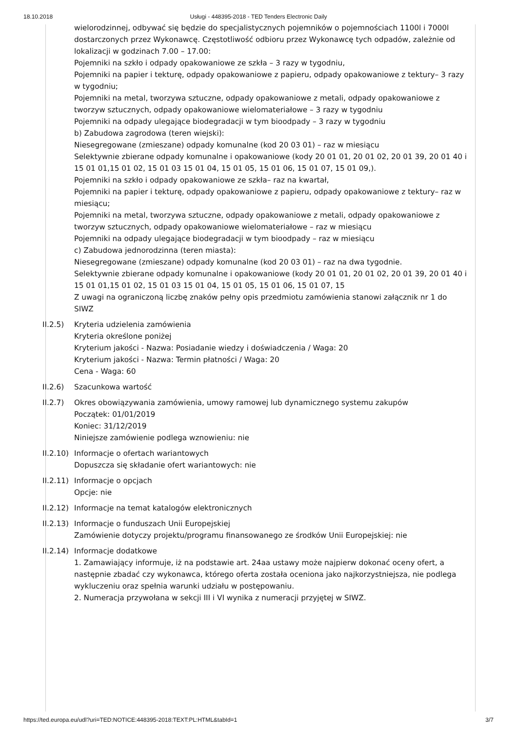18.10.2018 Usługi - 448395-2018 - TED Tenders Electronic Daily
wielorodzinnej, odbywać się będzie do specjalistycznych pojemników o pojemnościach 1100l i 7000l dostarczonych przez Wykonawcę. Częstotliwość odbioru przez Wykonawcę tych odpadów, zależnie od lokalizacji w godzinach 7.00 – 17.00:
Pojemniki na szkło i odpady opakowaniowe ze szkła – 3 razy w tygodniu,
Pojemniki na papier i tekturę, odpady opakowaniowe z papieru, odpady opakowaniowe z tektury– 3 razy w tygodniu;
Pojemniki na metal, tworzywa sztuczne, odpady opakowaniowe z metali, odpady opakowaniowe z tworzyw sztucznych, odpady opakowaniowe wielomateriałowe – 3 razy w tygodniu
Pojemniki na odpady ulegające biodegradacji w tym bioodpady – 3 razy w tygodniu
b) Zabudowa zagrodowa (teren wiejski):
Niesegregowane (zmieszane) odpady komunalne (kod 20 03 01) – raz w miesiącu
Selektywnie zbierane odpady komunalne i opakowaniowe (kody 20 01 01, 20 01 02, 20 01 39, 20 01 40 i 15 01 01,15 01 02, 15 01 03 15 01 04, 15 01 05, 15 01 06, 15 01 07, 15 01 09,).
Pojemniki na szkło i odpady opakowaniowe ze szkła– raz na kwartał,
Pojemniki na papier i tekturę, odpady opakowaniowe z papieru, odpady opakowaniowe z tektury– raz w miesiącu;
Pojemniki na metal, tworzywa sztuczne, odpady opakowaniowe z metali, odpady opakowaniowe z tworzyw sztucznych, odpady opakowaniowe wielomateriałowe – raz w miesiącu
Pojemniki na odpady ulegające biodegradacji w tym bioodpady – raz w miesiącu
c) Zabudowa jednorodzinna (teren miasta):
Niesegregowane (zmieszane) odpady komunalne (kod 20 03 01) – raz na dwa tygodnie.
Selektywnie zbierane odpady komunalne i opakowaniowe (kody 20 01 01, 20 01 02, 20 01 39, 20 01 40 i 15 01 01,15 01 02, 15 01 03 15 01 04, 15 01 05, 15 01 06, 15 01 07, 15
Z uwagi na ograniczoną liczbę znaków pełny opis przedmiotu zamówienia stanowi załącznik nr 1 do SIWZ
II.2.5) Kryteria udzielenia zamówienia
Kryteria określone poniżej
Kryterium jakości - Nazwa: Posiadanie wiedzy i doświadczenia / Waga: 20
Kryterium jakości - Nazwa: Termin płatności / Waga: 20
Cena - Waga: 60
II.2.6) Szacunkowa wartość
II.2.7) Okres obowiązywania zamówienia, umowy ramowej lub dynamicznego systemu zakupów
Początek: 01/01/2019
Koniec: 31/12/2019
Niniejsze zamówienie podlega wznowieniu: nie
II.2.10)
Informacje o ofertach wariantowych
Dopuszcza się składanie ofert wariantowych: nie
II.2.11)
Informacje o opcjach
Opcje: nie
II.2.12)
Informacje na temat katalogów elektronicznych
II.2.13)
Informacje o funduszach Unii Europejskiej
Zamówienie dotyczy projektu/programu finansowanego ze środków Unii Europejskiej: nie
II.2.14)
Informacje dodatkowe
1. Zamawiający informuje, iż na podstawie art. 24aa ustawy może najpierw dokonać oceny ofert, a następnie zbadać czy wykonawca, którego oferta została oceniona jako najkorzystniejsza, nie podlega wykluczeniu oraz spełnia warunki udziału w postępowaniu.
2. Numeracja przywołana w sekcji III i VI wynika z numeracji przyjętej w SIWZ.
https://ted.europa.eu/udl?uri=TED:NOTICE:448395-2018:TEXT:PL:HTML&tabId=1 3/7